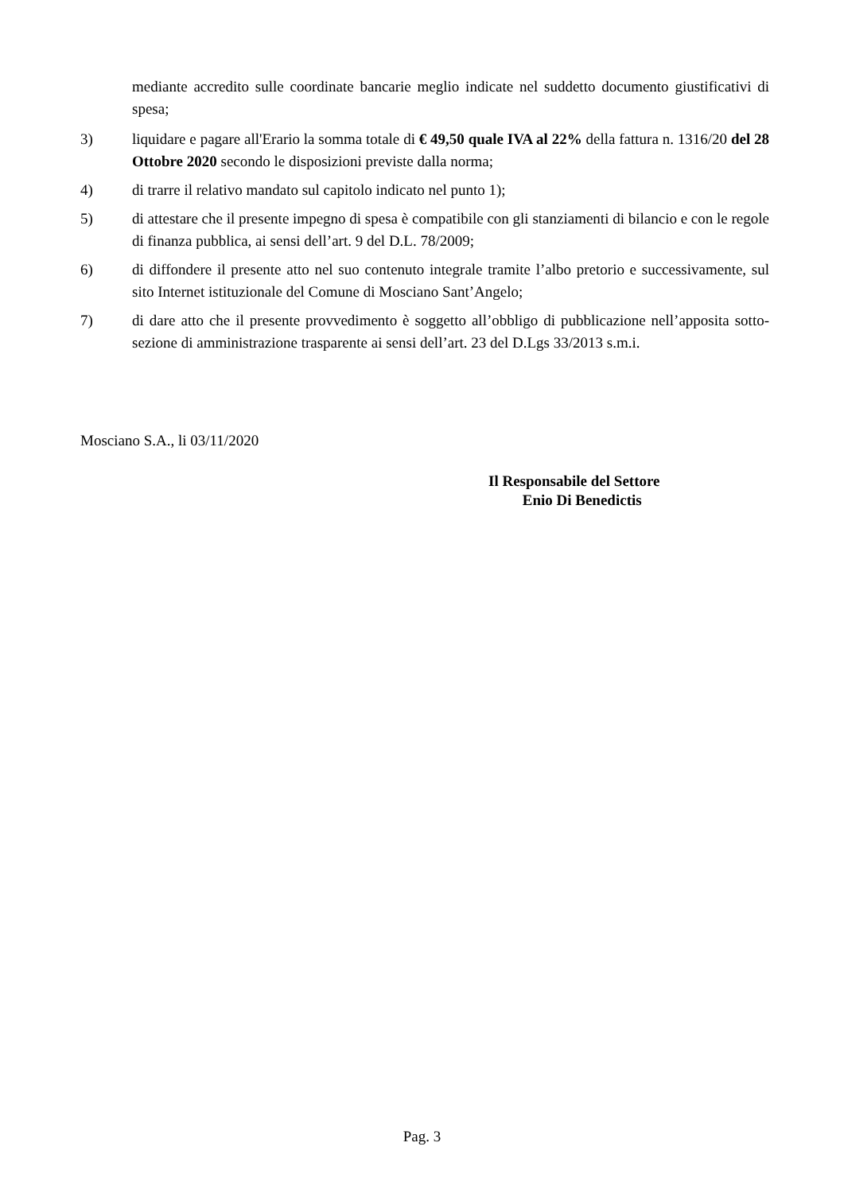mediante accredito sulle coordinate bancarie meglio indicate nel suddetto documento giustificativi di spesa;
3) liquidare e pagare all'Erario la somma totale di € 49,50 quale IVA al 22% della fattura n. 1316/20 del 28 Ottobre 2020 secondo le disposizioni previste dalla norma;
4) di trarre il relativo mandato sul capitolo indicato nel punto 1);
5) di attestare che il presente impegno di spesa è compatibile con gli stanziamenti di bilancio e con le regole di finanza pubblica, ai sensi dell’art. 9 del D.L. 78/2009;
6) di diffondere il presente atto nel suo contenuto integrale tramite l’albo pretorio e successivamente, sul sito Internet istituzionale del Comune di Mosciano Sant’Angelo;
7) di dare atto che il presente provvedimento è soggetto all’obbligo di pubblicazione nell’apposita sotto-sezione di amministrazione trasparente ai sensi dell’art. 23 del D.Lgs 33/2013 s.m.i.
Mosciano S.A., li 03/11/2020
Il Responsabile del Settore
Enio Di Benedictis
Pag. 3